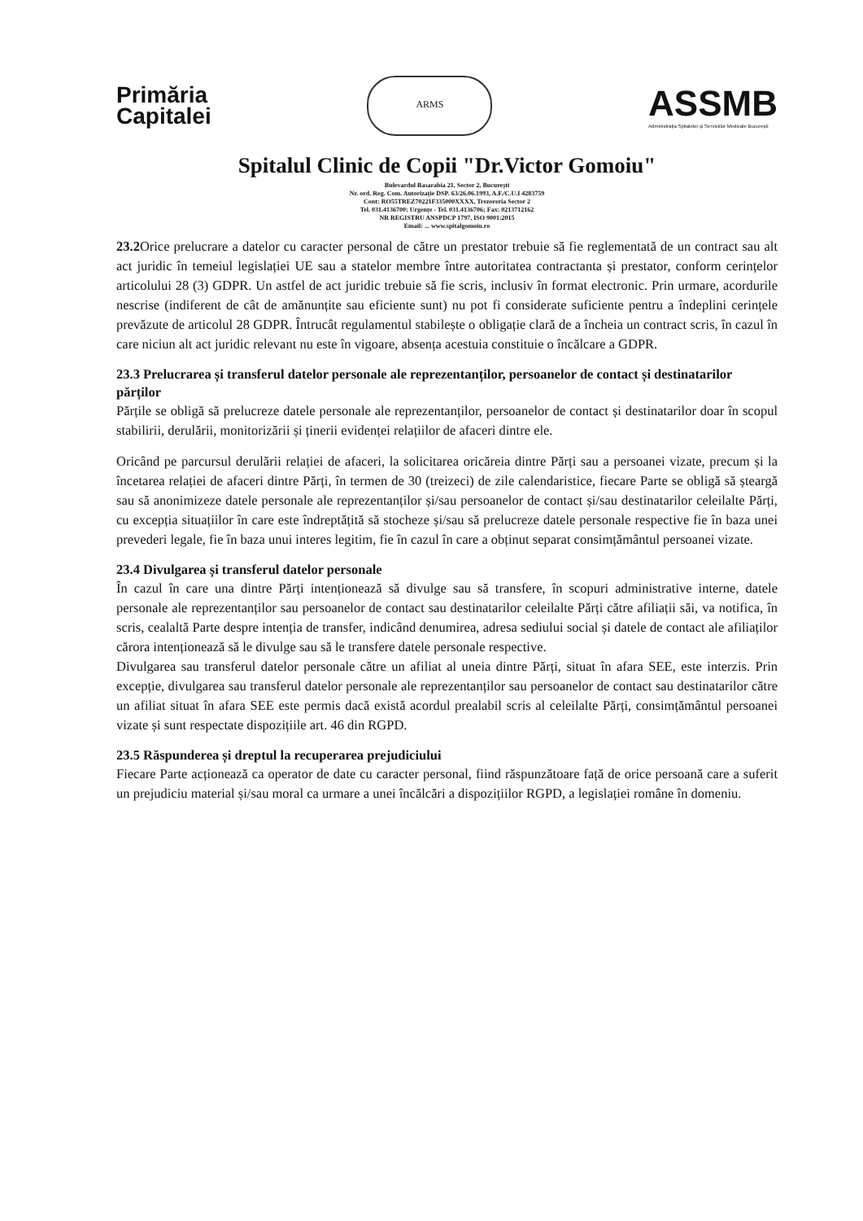Primăria
Capitalei
ARMS
ASSMB
Administrația Spitalelor și Serviciilor Medicale București
Spitalul Clinic de Copii "Dr.Victor Gomoiu"
Bulevardul Basarabia 21, Sector 2, București
Nr. ord. Reg. Com. Autorizație DSP. 63/26.06.1993, A.F./C.U.I 4283759
Cont: RO55TREZ70221F335000XXXX, Trezoreria Sector 2
Tel. 031.4136700; Urgențe - Tel. 031.4136706; Fax: 0213712162
NR REGISTRU ANSPDCP 1797, ISO 9001:2015
Email: ... www.spitalgomoiu.ro
23.2 Orice prelucrare a datelor cu caracter personal de către un prestator trebuie să fie reglementată de un contract sau alt act juridic în temeiul legislației UE sau a statelor membre între autoritatea contractanta și prestator, conform cerințelor articolului 28 (3) GDPR. Un astfel de act juridic trebuie să fie scris, inclusiv în format electronic. Prin urmare, acordurile nescrise (indiferent de cât de amănunțite sau eficiente sunt) nu pot fi considerate suficiente pentru a îndeplini cerințele prevăzute de articolul 28 GDPR. Întrucât regulamentul stabilește o obligație clară de a încheia un contract scris, în cazul în care niciun alt act juridic relevant nu este în vigoare, absența acestuia constituie o încălcare a GDPR.
23.3 Prelucrarea și transferul datelor personale ale reprezentanților, persoanelor de contact și destinatarilor părților
Părțile se obligă să prelucreze datele personale ale reprezentanților, persoanelor de contact și destinatarilor doar în scopul stabilirii, derulării, monitorizării și ținerii evidenței relațiilor de afaceri dintre ele.
Oricând pe parcursul derulării relației de afaceri, la solicitarea oricăreia dintre Părți sau a persoanei vizate, precum și la încetarea relației de afaceri dintre Părți, în termen de 30 (treizeci) de zile calendaristice, fiecare Parte se obligă să șteargă sau să anonimizeze datele personale ale reprezentanților și/sau persoanelor de contact și/sau destinatarilor celeilalte Părți, cu excepția situațiilor în care este îndreptățită să stocheze și/sau să prelucreze datele personale respective fie în baza unei prevederi legale, fie în baza unui interes legitim, fie în cazul în care a obținut separat consimțământul persoanei vizate.
23.4 Divulgarea și transferul datelor personale
În cazul în care una dintre Părți intenționează să divulge sau să transfere, în scopuri administrative interne, datele personale ale reprezentanților sau persoanelor de contact sau destinatarilor celeilalte Părți către afiliații săi, va notifica, în scris, cealaltă Parte despre intenția de transfer, indicând denumirea, adresa sediului social și datele de contact ale afiliaților cărora intenționează să le divulge sau să le transfere datele personale respective.
Divulgarea sau transferul datelor personale către un afiliat al uneia dintre Părți, situat în afara SEE, este interzis. Prin excepție, divulgarea sau transferul datelor personale ale reprezentanților sau persoanelor de contact sau destinatarilor către un afiliat situat în afara SEE este permis dacă există acordul prealabil scris al celeilalte Părți, consimțământul persoanei vizate și sunt respectate dispozițiile art. 46 din RGPD.
23.5 Răspunderea și dreptul la recuperarea prejudiciului
Fiecare Parte acționează ca operator de date cu caracter personal, fiind răspunzătoare față de orice persoană care a suferit un prejudiciu material și/sau moral ca urmare a unei încălcări a dispozițiilor RGPD, a legislației române în domeniu.